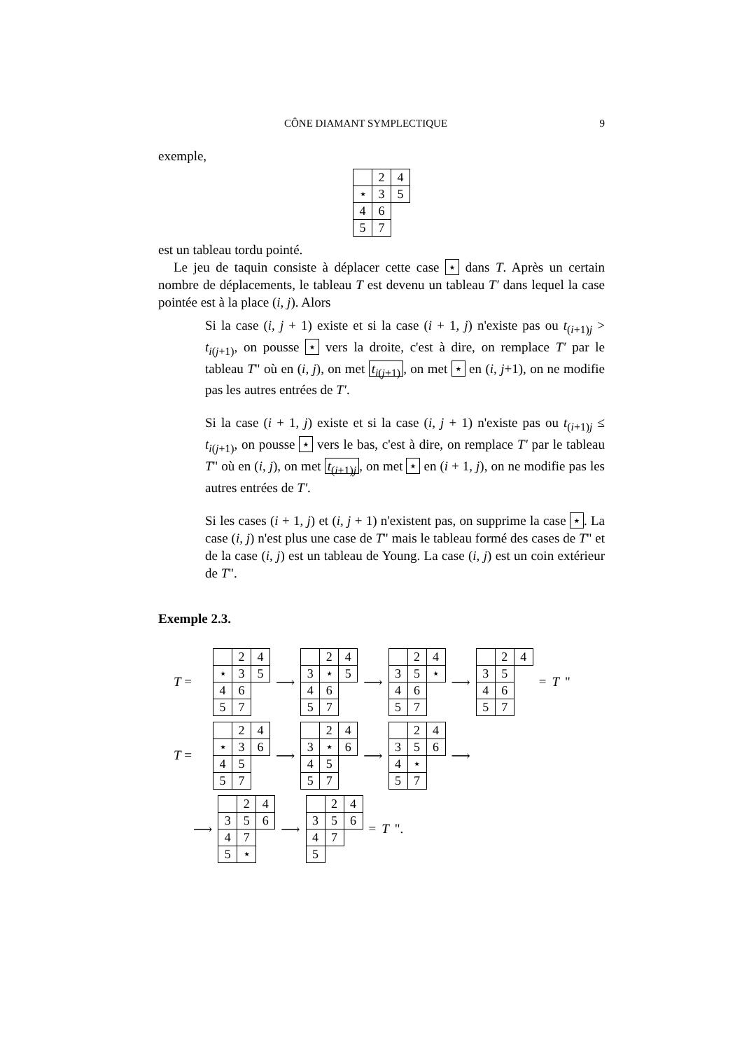CÔNE DIAMANT SYMPLECTIQUE 9
exemple,
| | 2 | 4 |
| ⋆ | 3 | 5 |
| 4 | 6 | |
| 5 | 7 | |
est un tableau tordu pointé.
Le jeu de taquin consiste à déplacer cette case ⋆ dans T. Après un certain nombre de déplacements, le tableau T est devenu un tableau T′ dans lequel la case pointée est à la place (i, j). Alors
Si la case (i, j + 1) existe et si la case (i + 1, j) n'existe pas ou t<sub>(i+1)j</sub> > t<sub>i(j+1)</sub>, on pousse ⋆ vers la droite, c'est à dire, on remplace T′ par le tableau T" où en (i, j), on met t<sub>i(j+1)</sub>, on met ⋆ en (i, j+1), on ne modifie pas les autres entrées de T′.
Si la case (i + 1, j) existe et si la case (i, j + 1) n'existe pas ou t<sub>(i+1)j</sub> ≤ t<sub>i(j+1)</sub>, on pousse ⋆ vers le bas, c'est à dire, on remplace T′ par le tableau T" où en (i, j), on met t<sub>(i+1)j</sub>, on met ⋆ en (i + 1, j), on ne modifie pas les autres entrées de T′.
Si les cases (i + 1, j) et (i, j + 1) n'existent pas, on supprime la case ⋆. La case (i, j) n'est plus une case de T" mais le tableau formé des cases de T" et de la case (i, j) est un tableau de Young. La case (i, j) est un coin extérieur de T".
Exemple 2.3.
T =
| | 2 | 4 |
| ⋆ | 3 | 5 |
| 4 | 6 | |
| 5 | 7 | |
⟶
| | 2 | 4 |
| 3 | ⋆ | 5 |
| 4 | 6 | |
| 5 | 7 | |
⟶
| | 2 | 4 |
| 3 | 5 | ⋆ |
| 4 | 6 | |
| 5 | 7 | |
⟶
| | 2 | 4 |
| 3 | 5 | |
| 4 | 6 | |
| 5 | 7 | |
= T "
T =
| | 2 | 4 |
| ⋆ | 3 | 6 |
| 4 | 5 | |
| 5 | 7 | |
⟶
| | 2 | 4 |
| 3 | ⋆ | 6 |
| 4 | 5 | |
| 5 | 7 | |
⟶
| | 2 | 4 |
| 3 | 5 | 6 |
| 4 | ⋆ | |
| 5 | 7 | |
⟶
⟶
| | 2 | 4 |
| 3 | 5 | 6 |
| 4 | 7 | |
| 5 | ⋆ | |
⟶
| | 2 | 4 |
| 3 | 5 | 6 |
| 4 | 7 | |
| 5 | | |
= T ".